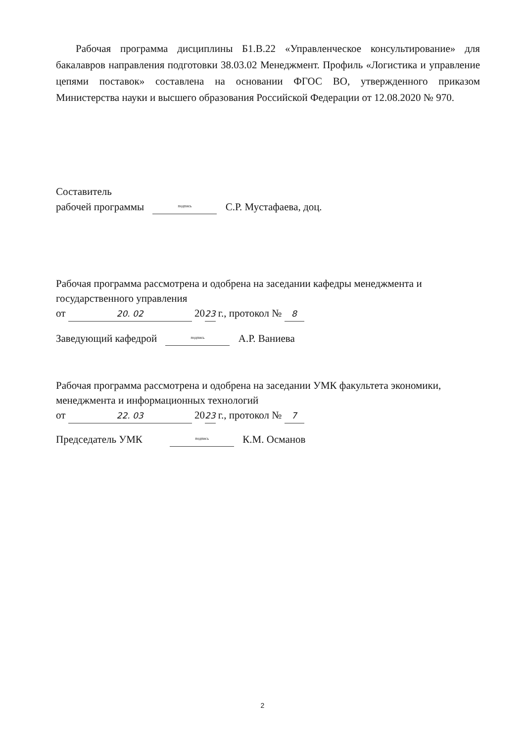Рабочая программа дисциплины Б1.В.22 «Управленческое консультирование» для бакалавров направления подготовки 38.03.02 Менеджмент. Профиль «Логистика и управление цепями поставок» составлена на основании ФГОС ВО, утвержденного приказом Министерства науки и высшего образования Российской Федерации от 12.08.2020 № 970.
Составитель
рабочей программы подпись С.Р. Мустафаева, доц.
Рабочая программа рассмотрена и одобрена на заседании кафедры менеджмента и государственного управления
от 20. 02 2023 г., протокол № 8
Заведующий кафедрой подпись А.Р. Ваниева
Рабочая программа рассмотрена и одобрена на заседании УМК факультета экономики, менеджмента и информационных технологий
от 22. 03 2023 г., протокол № 7
Председатель УМК подпись К.М. Османов
2